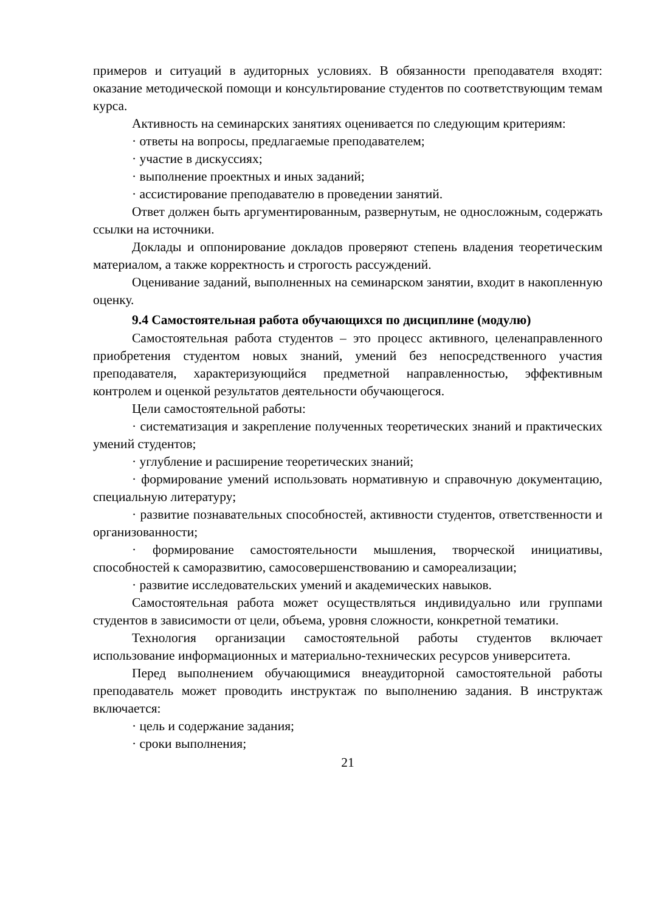примеров и ситуаций в аудиторных условиях. В обязанности преподавателя входят: оказание методической помощи и консультирование студентов по соответствующим темам курса.
Активность на семинарских занятиях оценивается по следующим критериям:
· ответы на вопросы, предлагаемые преподавателем;
· участие в дискуссиях;
· выполнение проектных и иных заданий;
· ассистирование преподавателю в проведении занятий.
Ответ должен быть аргументированным, развернутым, не односложным, содержать ссылки на источники.
Доклады и оппонирование докладов проверяют степень владения теоретическим материалом, а также корректность и строгость рассуждений.
Оценивание заданий, выполненных на семинарском занятии, входит в накопленную оценку.
9.4 Самостоятельная работа обучающихся по дисциплине (модулю)
Самостоятельная работа студентов – это процесс активного, целенаправленного приобретения студентом новых знаний, умений без непосредственного участия преподавателя, характеризующийся предметной направленностью, эффективным контролем и оценкой результатов деятельности обучающегося.
Цели самостоятельной работы:
· систематизация и закрепление полученных теоретических знаний и практических умений студентов;
· углубление и расширение теоретических знаний;
· формирование умений использовать нормативную и справочную документацию, специальную литературу;
· развитие познавательных способностей, активности студентов, ответственности и организованности;
· формирование самостоятельности мышления, творческой инициативы, способностей к саморазвитию, самосовершенствованию и самореализации;
· развитие исследовательских умений и академических навыков.
Самостоятельная работа может осуществляться индивидуально или группами студентов в зависимости от цели, объема, уровня сложности, конкретной тематики.
Технология организации самостоятельной работы студентов включает использование информационных и материально-технических ресурсов университета.
Перед выполнением обучающимися внеаудиторной самостоятельной работы преподаватель может проводить инструктаж по выполнению задания. В инструктаж включается:
· цель и содержание задания;
· сроки выполнения;
21